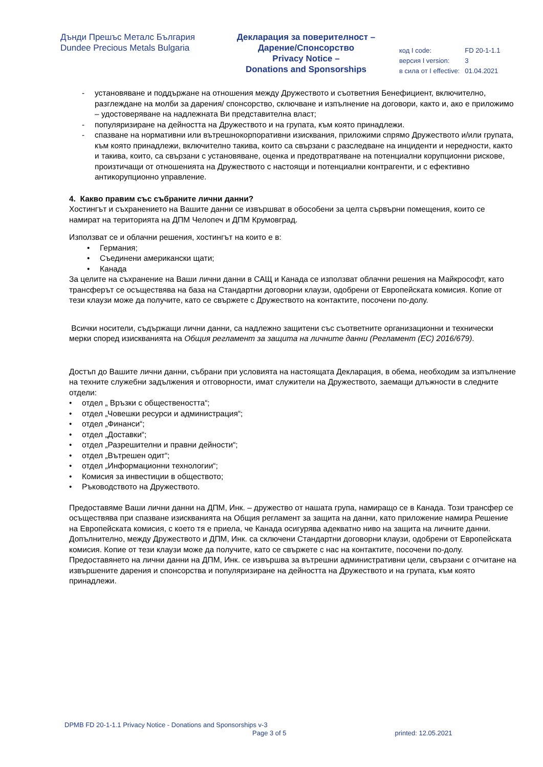Дънди Прешъс Металс България
Dundee Precious Metals Bulgaria
Декларация за поверителност –
Дарение/Спонсорство
Privacy Notice –
Donations and Sponsorships
| код I code: | FD 20-1-1.1 |
| версия I version: | 3 |
| в сила от I effective: | 01.04.2021 |
- установяване и поддържане на отношения между Дружеството и съответния Бенефициент, включително, разглеждане на молби за дарения/ спонсорство, сключване и изпълнение на договори, както и, ако е приложимо – удостоверяване на надлежната Ви представителна власт;
- популяризиране на дейността на Дружеството и на групата, към която принадлежи.
- спазване на нормативни или вътрешнокорпоративни изисквания, приложими спрямо Дружеството и/или групата, към която принадлежи, включително такива, които са свързани с разследване на инциденти и нередности, както и такива, които, са свързани с установяване, оценка и предотвратяване на потенциални корупционни рискове, произтичащи от отношенията на Дружеството с настоящи и потенциални контрагенти, и с ефективно антикорупционно управление.
4. Какво правим със събраните лични данни?
Хостингът и съхранението на Вашите данни се извършват в обособени за целта сървърни помещения, които се намират на територията на ДПМ Челопеч и ДПМ Крумовград.
Използват се и облачни решения, хостингът на които е в:
• Германия;
• Съединени американски щати;
• Канада
За целите на съхранение на Ваши лични данни в САЩ и Канада се използват облачни решения на Майкрософт, като трансферът се осъществява на база на Стандартни договорни клаузи, одобрени от Европейската комисия. Копие от тези клаузи може да получите, като се свържете с Дружеството на контактите, посочени по-долу.
Всички носители, съдържащи лични данни, са надлежно защитени със съответните организационни и технически мерки според изискванията на Общия регламент за защита на личните данни (Регламент (ЕС) 2016/679).
Достъп до Вашите лични данни, събрани при условията на настоящата Декларация, в обема, необходим за изпълнение на техните служебни задължения и отговорности, имат служители на Дружеството, заемащи длъжности в следните отдели:
• отдел „ Връзки с обществеността“;
• отдел „Човешки ресурси и администрация“;
• отдел „Финанси“;
• отдел „Доставки“;
• отдел „Разрешителни и правни дейности“;
• отдел „Вътрешен одит“;
• отдел „Информационни технологии“;
• Комисия за инвестиции в обществото;
• Ръководството на Дружеството.
Предоставяме Ваши лични данни на ДПМ, Инк. – дружество от нашата група, намиращо се в Канада. Този трансфер се осъществява при спазване изискванията на Общия регламент за защита на данни, като приложение намира Решение на Европейската комисия, с което тя е приела, че Канада осигурява адекватно ниво на защита на личните данни. Допълнително, между Дружеството и ДПМ, Инк. са сключени Стандартни договорни клаузи, одобрени от Европейската комисия. Копие от тези клаузи може да получите, като се свържете с нас на контактите, посочени по-долу. Предоставянето на лични данни на ДПМ, Инк. се извършва за вътрешни административни цели, свързани с отчитане на извършените дарения и спонсорства и популяризиране на дейността на Дружеството и на групата, към която принадлежи.
DPMB FD 20-1-1.1 Privacy Notice - Donations and Sponsorships v-3
Page 3 of 5 printed: 12.05.2021